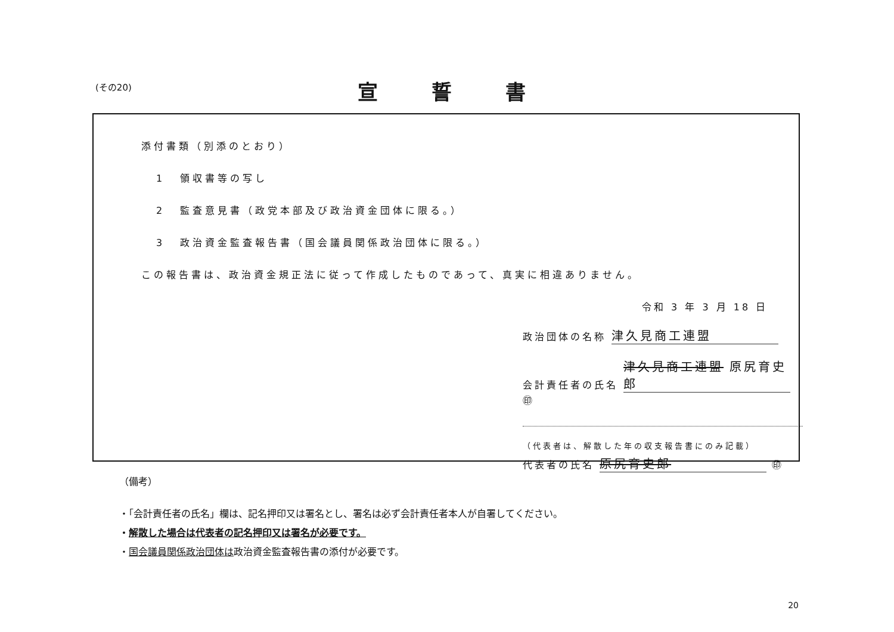(その20) 宣誓書
添付書類（別添のとおり）
1 領収書等の写し
2 監査意見書（政党本部及び政治資金団体に限る。）
3 政治資金監査報告書（国会議員関係政治団体に限る。）
この報告書は、政治資金規正法に従って作成したものであって、真実に相違ありません。
令和 3 年 3 月 18 日
政治団体の名称 津久見商工連盟
会計責任者の氏名 津久見商工連盟 原尻育史郎 ㊞
（代表者は、解散した年の収支報告書にのみ記載）
代表者の氏名 原尻育史郎 ㊞
（備考）
・「会計責任者の氏名」欄は、記名押印又は署名とし、署名は必ず会計責任者本人が自署してください。
・解散した場合は代表者の記名押印又は署名が必要です。
・国会議員関係政治団体は政治資金監査報告書の添付が必要です。
20